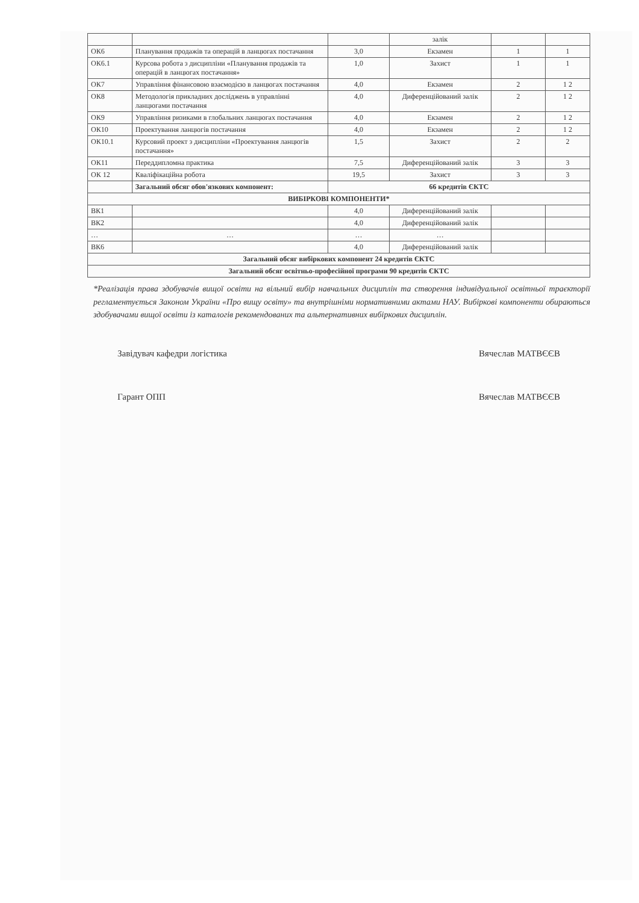| | | | залік | | |
| ОК6 | Планування продажів та операцій в ланцюгах постачання | 3,0 | Екзамен | 1 | 1 |
| ОК6.1 | Курсова робота з дисципліни «Планування продажів та операцій в ланцюгах постачання» | 1,0 | Захист | 1 | 1 |
| ОК7 | Управління фінансовою взаємодією в ланцюгах постачання | 4,0 | Екзамен | 2 | 1 2 |
| ОК8 | Методологія прикладних досліджень в управлінні ланцюгами постачання | 4,0 | Диференційований залік | 2 | 1 2 |
| ОК9 | Управління ризиками в глобальних ланцюгах постачання | 4,0 | Екзамен | 2 | 1 2 |
| ОК10 | Проектування ланцюгів постачання | 4,0 | Екзамен | 2 | 1 2 |
| ОК10.1 | Курсовий проект з дисципліни «Проектування ланцюгів постачання» | 1,5 | Захист | 2 | 2 |
| ОК11 | Переддипломна практика | 7,5 | Диференційований залік | 3 | 3 |
| ОК 12 | Кваліфікаційна робота | 19,5 | Захист | 3 | 3 |
| | Загальний обсяг обов'язкових компонент: | 66 кредитів ЄКТС | | | |
| ВИБІРКОВІ КОМПОНЕНТИ* | | | | | |
| ВК1 | | 4,0 | Диференційований залік | | |
| ВК2 | | 4,0 | Диференційований залік | | |
| … | … | … | … | | |
| ВК6 | | 4,0 | Диференційований залік | | |
| Загальний обсяг вибіркових компонент 24 кредитів ЄКТС | | | | | |
| Загальний обсяг освітньо-професійної програми 90 кредитів ЄКТС | | | | | |
*Реалізація права здобувачів вищої освіти на вільний вибір навчальних дисциплін та створення індивідуальної освітньої траєкторії регламентується Законом України «Про вищу освіту» та внутрішніми нормативними актами НАУ. Вибіркові компоненти обираються здобувачами вищої освіти із каталогів рекомендованих та альтернативних вибіркових дисциплін.
Завідувач кафедри логістика
Гарант ОПП
Вячеслав МАТВЄЄВ
Вячеслав МАТВЄЄВ